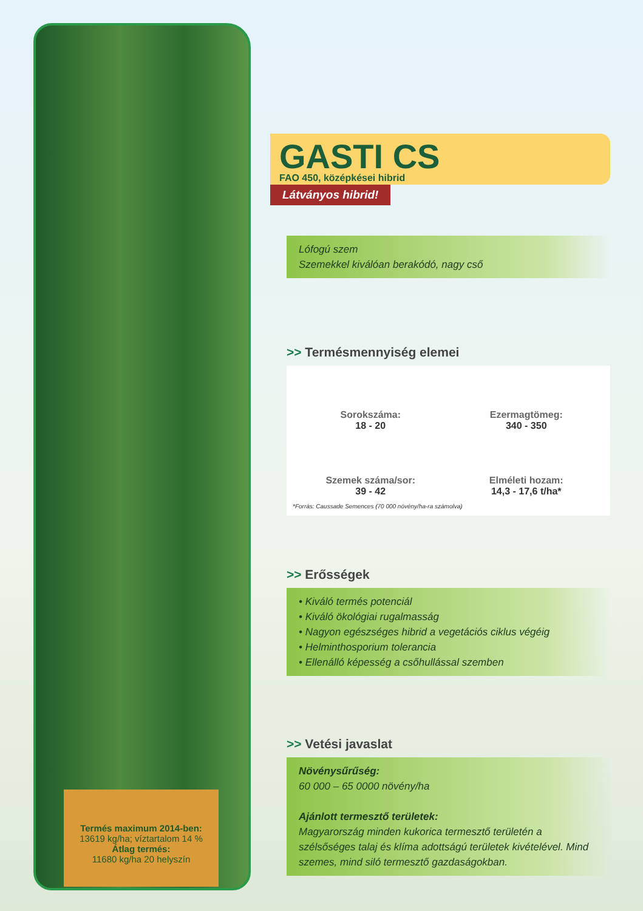Termés maximum 2014-ben:
13619 kg/ha; víztartalom 14 %
Átlag termés:
11680 kg/ha 20 helyszín
GASTI CS
FAO 450, középkései hibrid
Látványos hibrid!
Lófogú szem
Szemekkel kiválóan berakódó, nagy cső
>> Termésmennyiség elemei
Sorokszáma:
18 - 20
Ezermagtömeg:
340 - 350
Szemek száma/sor:
39 - 42
Elméleti hozam:
14,3 - 17,6 t/ha*
*Forrás: Caussade Semences (70 000 növény/ha-ra számolva)
>> Erősségek
• Kiváló termés potenciál
• Kiváló ökológiai rugalmasság
• Nagyon egészséges hibrid a vegetációs ciklus végéig
• Helminthosporium tolerancia
• Ellenálló képesség a csőhullással szemben
>> Vetési javaslat
Növénysűrűség:
60 000 – 65 0000 növény/ha
Ajánlott termesztő területek:
Magyarország minden kukorica termesztő területén a szélsőséges talaj és klíma adottságú területek kivételével. Mind szemes, mind siló termesztő gazdaságokban.